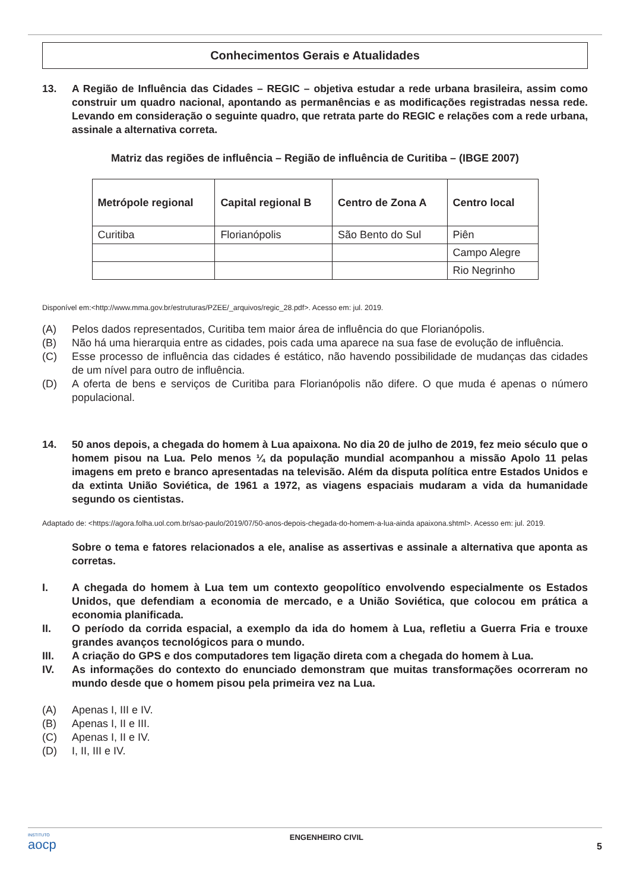Conhecimentos Gerais e Atualidades
13. A Região de Influência das Cidades – REGIC – objetiva estudar a rede urbana brasileira, assim como construir um quadro nacional, apontando as permanências e as modificações registradas nessa rede. Levando em consideração o seguinte quadro, que retrata parte do REGIC e relações com a rede urbana, assinale a alternativa correta.
Matriz das regiões de influência – Região de influência de Curitiba – (IBGE 2007)
| Metrópole regional | Capital regional B | Centro de Zona A | Centro local |
| --- | --- | --- | --- |
| Curitiba | Florianópolis | São Bento do Sul | Piên |
| | | | Campo Alegre |
| | | | Rio Negrinho |
Disponível em:<http://www.mma.gov.br/estruturas/PZEE/_arquivos/regic_28.pdf>. Acesso em: jul. 2019.
(A) Pelos dados representados, Curitiba tem maior área de influência do que Florianópolis.
(B) Não há uma hierarquia entre as cidades, pois cada uma aparece na sua fase de evolução de influência.
(C) Esse processo de influência das cidades é estático, não havendo possibilidade de mudanças das cidades de um nível para outro de influência.
(D) A oferta de bens e serviços de Curitiba para Florianópolis não difere. O que muda é apenas o número populacional.
14. 50 anos depois, a chegada do homem à Lua apaixona. No dia 20 de julho de 2019, fez meio século que o homem pisou na Lua. Pelo menos ¼ da população mundial acompanhou a missão Apolo 11 pelas imagens em preto e branco apresentadas na televisão. Além da disputa política entre Estados Unidos e da extinta União Soviética, de 1961 a 1972, as viagens espaciais mudaram a vida da humanidade segundo os cientistas.
Adaptado de: <https://agora.folha.uol.com.br/sao-paulo/2019/07/50-anos-depois-chegada-do-homem-a-lua-ainda apaixona.shtml>. Acesso em: jul. 2019.
Sobre o tema e fatores relacionados a ele, analise as assertivas e assinale a alternativa que aponta as corretas.
I. A chegada do homem à Lua tem um contexto geopolítico envolvendo especialmente os Estados Unidos, que defendiam a economia de mercado, e a União Soviética, que colocou em prática a economia planificada.
II. O período da corrida espacial, a exemplo da ida do homem à Lua, refletiu a Guerra Fria e trouxe grandes avanços tecnológicos para o mundo.
III. A criação do GPS e dos computadores tem ligação direta com a chegada do homem à Lua.
IV. As informações do contexto do enunciado demonstram que muitas transformações ocorreram no mundo desde que o homem pisou pela primeira vez na Lua.
(A) Apenas I, III e IV.
(B) Apenas I, II e III.
(C) Apenas I, II e IV.
(D) I, II, III e IV.
INSTITUTO
aocp ENGENHEIRO CIVIL 5